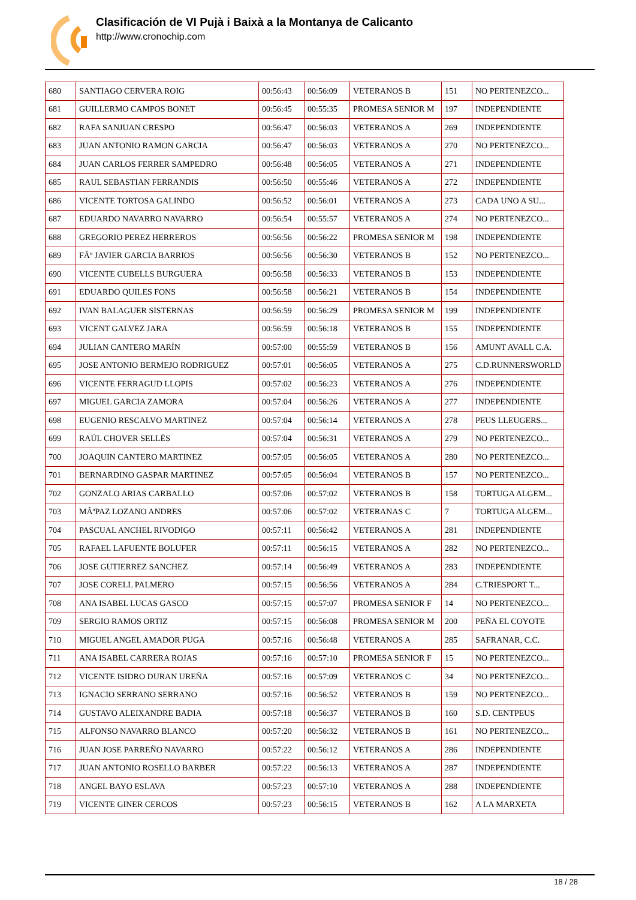Clasificación de VI Pujà i Baixà a la Montanya de Calicanto
http://www.cronochip.com
| 680 | SANTIAGO CERVERA ROIG | 00:56:43 | 00:56:09 | VETERANOS B | 151 | NO PERTENEZCO... |
| 681 | GUILLERMO CAMPOS BONET | 00:56:45 | 00:55:35 | PROMESA SENIOR M | 197 | INDEPENDIENTE |
| 682 | RAFA SANJUAN CRESPO | 00:56:47 | 00:56:03 | VETERANOS A | 269 | INDEPENDIENTE |
| 683 | JUAN ANTONIO RAMON GARCIA | 00:56:47 | 00:56:03 | VETERANOS A | 270 | NO PERTENEZCO... |
| 684 | JUAN CARLOS FERRER SAMPEDRO | 00:56:48 | 00:56:05 | VETERANOS A | 271 | INDEPENDIENTE |
| 685 | RAUL SEBASTIAN FERRANDIS | 00:56:50 | 00:55:46 | VETERANOS A | 272 | INDEPENDIENTE |
| 686 | VICENTE TORTOSA GALINDO | 00:56:52 | 00:56:01 | VETERANOS A | 273 | CADA UNO A SU... |
| 687 | EDUARDO NAVARRO NAVARRO | 00:56:54 | 00:55:57 | VETERANOS A | 274 | NO PERTENEZCO... |
| 688 | GREGORIO PEREZ HERREROS | 00:56:56 | 00:56:22 | PROMESA SENIOR M | 198 | INDEPENDIENTE |
| 689 | FÂº JAVIER GARCIA BARRIOS | 00:56:56 | 00:56:30 | VETERANOS B | 152 | NO PERTENEZCO... |
| 690 | VICENTE CUBELLS BURGUERA | 00:56:58 | 00:56:33 | VETERANOS B | 153 | INDEPENDIENTE |
| 691 | EDUARDO QUILES FONS | 00:56:58 | 00:56:21 | VETERANOS B | 154 | INDEPENDIENTE |
| 692 | IVAN BALAGUER SISTERNAS | 00:56:59 | 00:56:29 | PROMESA SENIOR M | 199 | INDEPENDIENTE |
| 693 | VICENT GALVEZ JARA | 00:56:59 | 00:56:18 | VETERANOS B | 155 | INDEPENDIENTE |
| 694 | JULIAN CANTERO MARÍN | 00:57:00 | 00:55:59 | VETERANOS B | 156 | AMUNT AVALL C.A. |
| 695 | JOSE ANTONIO BERMEJO RODRIGUEZ | 00:57:01 | 00:56:05 | VETERANOS A | 275 | C.D.RUNNERSWORLD |
| 696 | VICENTE FERRAGUD LLOPIS | 00:57:02 | 00:56:23 | VETERANOS A | 276 | INDEPENDIENTE |
| 697 | MIGUEL GARCIA ZAMORA | 00:57:04 | 00:56:26 | VETERANOS A | 277 | INDEPENDIENTE |
| 698 | EUGENIO RESCALVO MARTINEZ | 00:57:04 | 00:56:14 | VETERANOS A | 278 | PEUS LLEUGERS... |
| 699 | RAÚL CHOVER SELLÉS | 00:57:04 | 00:56:31 | VETERANOS A | 279 | NO PERTENEZCO... |
| 700 | JOAQUIN CANTERO MARTINEZ | 00:57:05 | 00:56:05 | VETERANOS A | 280 | NO PERTENEZCO... |
| 701 | BERNARDINO GASPAR MARTINEZ | 00:57:05 | 00:56:04 | VETERANOS B | 157 | NO PERTENEZCO... |
| 702 | GONZALO ARIAS CARBALLO | 00:57:06 | 00:57:02 | VETERANOS B | 158 | TORTUGA ALGEM... |
| 703 | MÂªPAZ LOZANO ANDRES | 00:57:06 | 00:57:02 | VETERANAS C | 7 | TORTUGA ALGEM... |
| 704 | PASCUAL ANCHEL RIVODIGO | 00:57:11 | 00:56:42 | VETERANOS A | 281 | INDEPENDIENTE |
| 705 | RAFAEL LAFUENTE BOLUFER | 00:57:11 | 00:56:15 | VETERANOS A | 282 | NO PERTENEZCO... |
| 706 | JOSE GUTIERREZ SANCHEZ | 00:57:14 | 00:56:49 | VETERANOS A | 283 | INDEPENDIENTE |
| 707 | JOSE CORELL PALMERO | 00:57:15 | 00:56:56 | VETERANOS A | 284 | C.TRIESPORT T... |
| 708 | ANA ISABEL LUCAS GASCO | 00:57:15 | 00:57:07 | PROMESA SENIOR F | 14 | NO PERTENEZCO... |
| 709 | SERGIO RAMOS ORTIZ | 00:57:15 | 00:56:08 | PROMESA SENIOR M | 200 | PEÑA EL COYOTE |
| 710 | MIGUEL ANGEL AMADOR PUGA | 00:57:16 | 00:56:48 | VETERANOS A | 285 | SAFRANAR, C.C. |
| 711 | ANA ISABEL CARRERA ROJAS | 00:57:16 | 00:57:10 | PROMESA SENIOR F | 15 | NO PERTENEZCO... |
| 712 | VICENTE ISIDRO DURAN UREÑA | 00:57:16 | 00:57:09 | VETERANOS C | 34 | NO PERTENEZCO... |
| 713 | IGNACIO SERRANO SERRANO | 00:57:16 | 00:56:52 | VETERANOS B | 159 | NO PERTENEZCO... |
| 714 | GUSTAVO ALEIXANDRE BADIA | 00:57:18 | 00:56:37 | VETERANOS B | 160 | S.D. CENTPEUS |
| 715 | ALFONSO NAVARRO BLANCO | 00:57:20 | 00:56:32 | VETERANOS B | 161 | NO PERTENEZCO... |
| 716 | JUAN JOSE PARREÑO NAVARRO | 00:57:22 | 00:56:12 | VETERANOS A | 286 | INDEPENDIENTE |
| 717 | JUAN ANTONIO ROSELLO BARBER | 00:57:22 | 00:56:13 | VETERANOS A | 287 | INDEPENDIENTE |
| 718 | ANGEL BAYO ESLAVA | 00:57:23 | 00:57:10 | VETERANOS A | 288 | INDEPENDIENTE |
| 719 | VICENTE GINER CERCOS | 00:57:23 | 00:56:15 | VETERANOS B | 162 | A LA MARXETA |
18 / 28